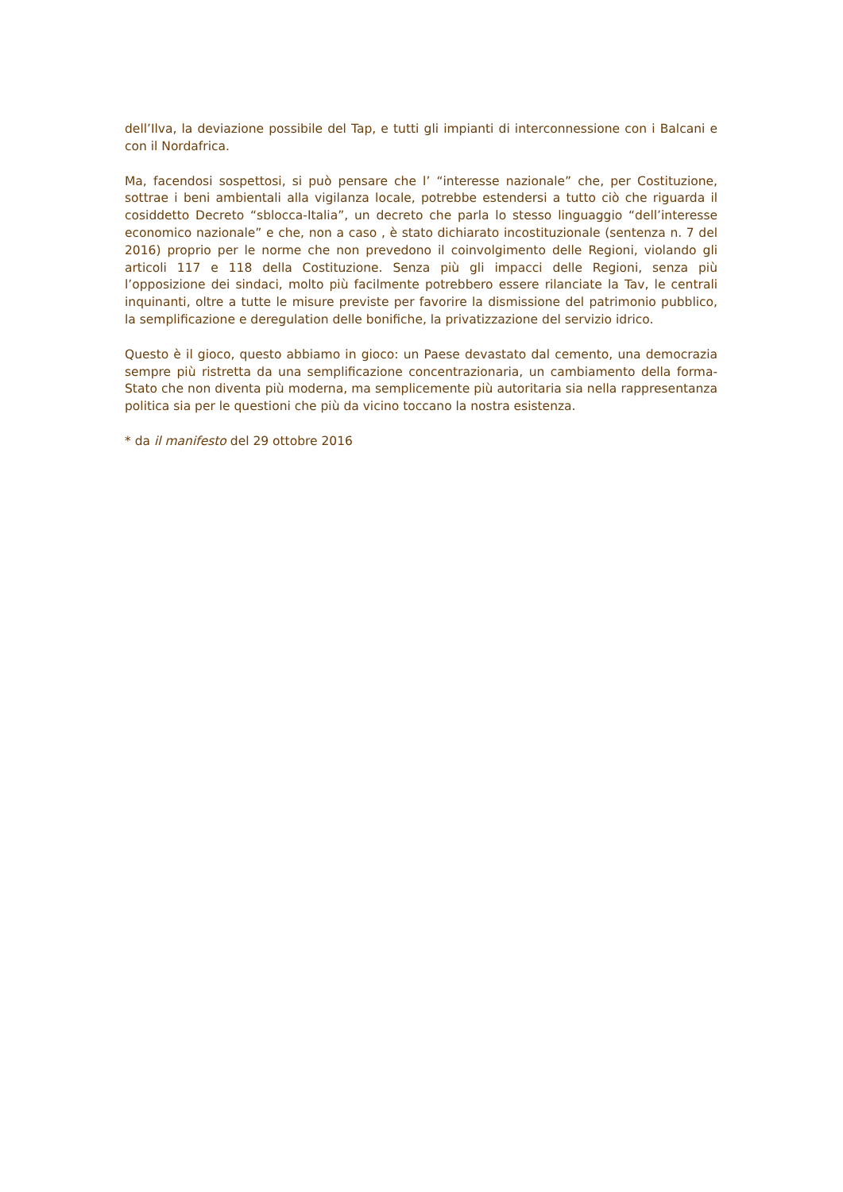dell’Ilva, la deviazione possibile del Tap, e tutti gli impianti di interconnessione con i Balcani e con il Nordafrica.
Ma, facendosi sospettosi, si può pensare che l’ “interesse nazionale” che, per Costituzione, sottrae i beni ambientali alla vigilanza locale, potrebbe estendersi a tutto ciò che riguarda il cosiddetto Decreto “sblocca-Italia”, un decreto che parla lo stesso linguaggio “dell’interesse economico nazionale” e che, non a caso , è stato dichiarato incostituzionale (sentenza n. 7 del 2016) proprio per le norme che non prevedono il coinvolgimento delle Regioni, violando gli articoli 117 e 118 della Costituzione. Senza più gli impacci delle Regioni, senza più l’opposizione dei sindaci, molto più facilmente potrebbero essere rilanciate la Tav, le centrali inquinanti, oltre a tutte le misure previste per favorire la dismissione del patrimonio pubblico, la semplificazione e deregulation delle bonifiche, la privatizzazione del servizio idrico.
Questo è il gioco, questo abbiamo in gioco: un Paese devastato dal cemento, una democrazia sempre più ristretta da una semplificazione concentrazionaria, un cambiamento della forma-Stato che non diventa più moderna, ma semplicemente più autoritaria sia nella rappresentanza politica sia per le questioni che più da vicino toccano la nostra esistenza.
* da il manifesto del 29 ottobre 2016